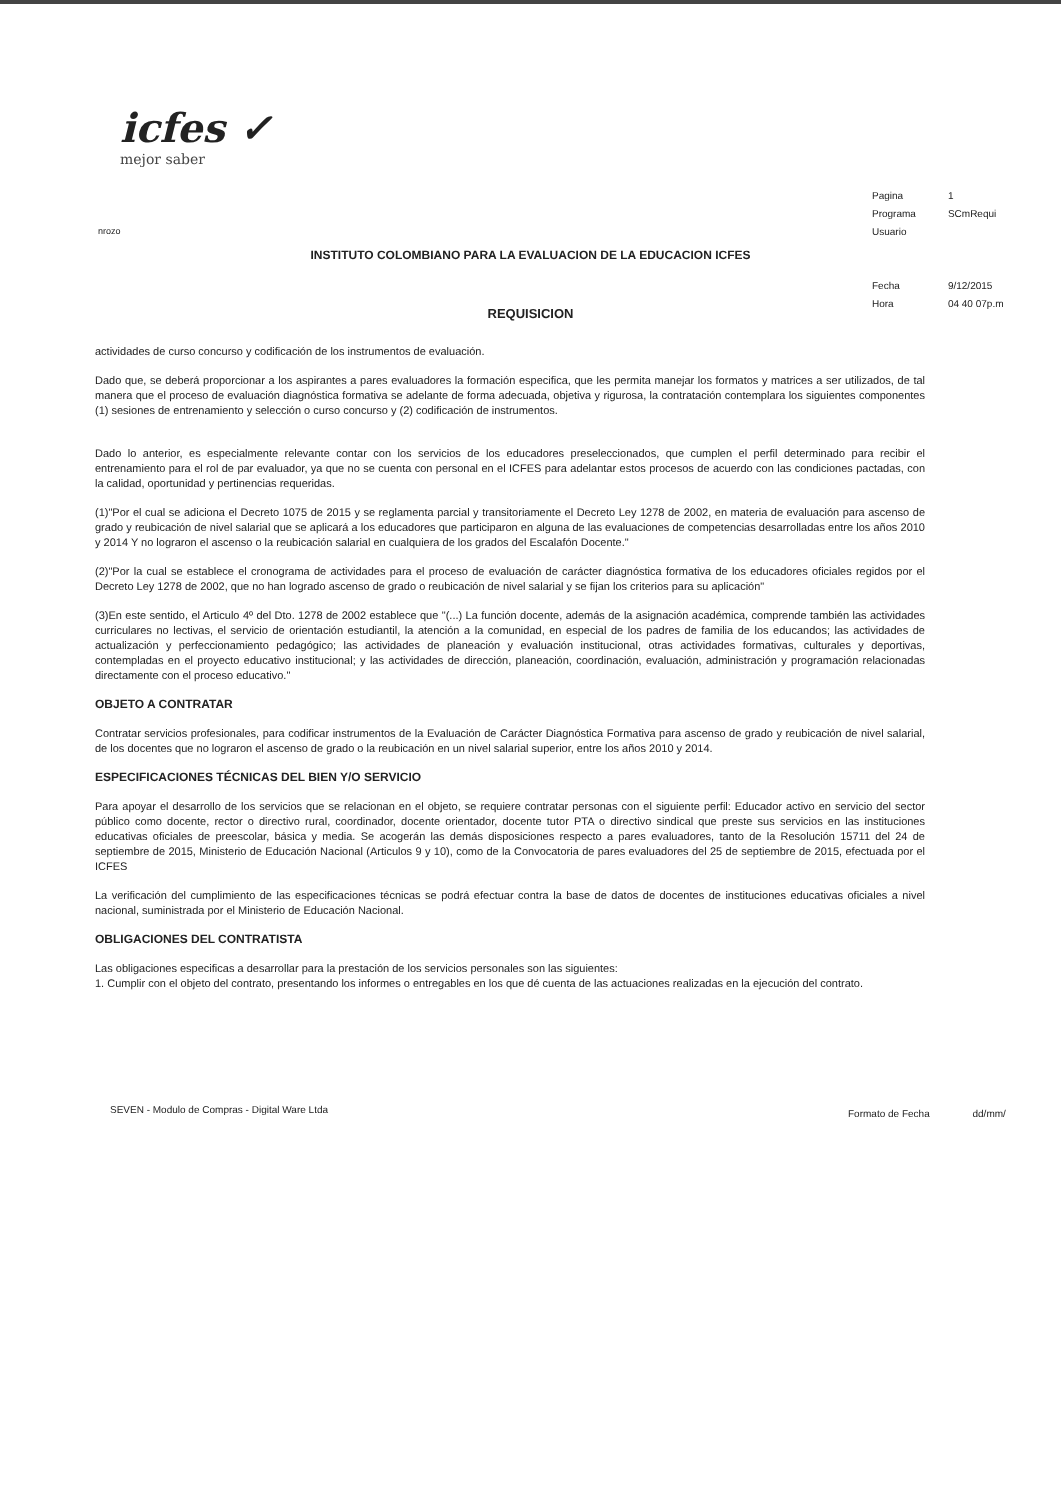icfes ✓
mejor saber
| Pagina | 1 |
| Programa | SCmRequi |
| Usuario | |
| Fecha | 9/12/2015 |
| Hora | 04 40 07p.m |
nrozo
INSTITUTO COLOMBIANO PARA LA EVALUACION DE LA EDUCACION ICFES
REQUISICION
actividades de curso concurso y codificación de los instrumentos de evaluación.
Dado que, se deberá proporcionar a los aspirantes a pares evaluadores la formación especifica, que les permita manejar los formatos y matrices a ser utilizados, de tal manera que el proceso de evaluación diagnóstica formativa se adelante de forma adecuada, objetiva y rigurosa, la contratación contemplara los siguientes componentes (1) sesiones de entrenamiento y selección o curso concurso y (2) codificación de instrumentos.
Dado lo anterior, es especialmente relevante contar con los servicios de los educadores preseleccionados, que cumplen el perfil determinado para recibir el entrenamiento para el rol de par evaluador, ya que no se cuenta con personal en el ICFES para adelantar estos procesos de acuerdo con las condiciones pactadas, con la calidad, oportunidad y pertinencias requeridas.
(1)"Por el cual se adiciona el Decreto 1075 de 2015 y se reglamenta parcial y transitoriamente el Decreto Ley 1278 de 2002, en materia de evaluación para ascenso de grado y reubicación de nivel salarial que se aplicará a los educadores que participaron en alguna de las evaluaciones de competencias desarrolladas entre los años 2010 y 2014 Y no lograron el ascenso o la reubicación salarial en cualquiera de los grados del Escalafón Docente."
(2)"Por la cual se establece el cronograma de actividades para el proceso de evaluación de carácter diagnóstica formativa de los educadores oficiales regidos por el Decreto Ley 1278 de 2002, que no han logrado ascenso de grado o reubicación de nivel salarial y se fijan los criterios para su aplicación"
(3)En este sentido, el Articulo 4º del Dto. 1278 de 2002 establece que "(...) La función docente, además de la asignación académica, comprende también las actividades curriculares no lectivas, el servicio de orientación estudiantil, la atención a la comunidad, en especial de los padres de familia de los educandos; las actividades de actualización y perfeccionamiento pedagógico; las actividades de planeación y evaluación institucional, otras actividades formativas, culturales y deportivas, contempladas en el proyecto educativo institucional; y las actividades de dirección, planeación, coordinación, evaluación, administración y programación relacionadas directamente con el proceso educativo."
OBJETO A CONTRATAR
Contratar servicios profesionales, para codificar instrumentos de la Evaluación de Carácter Diagnóstica Formativa para ascenso de grado y reubicación de nivel salarial, de los docentes que no lograron el ascenso de grado o la reubicación en un nivel salarial superior, entre los años 2010 y 2014.
ESPECIFICACIONES TÉCNICAS DEL BIEN Y/O SERVICIO
Para apoyar el desarrollo de los servicios que se relacionan en el objeto, se requiere contratar personas con el siguiente perfil: Educador activo en servicio del sector público como docente, rector o directivo rural, coordinador, docente orientador, docente tutor PTA o directivo sindical que preste sus servicios en las instituciones educativas oficiales de preescolar, básica y media. Se acogerán las demás disposiciones respecto a pares evaluadores, tanto de la Resolución 15711 del 24 de septiembre de 2015, Ministerio de Educación Nacional (Articulos 9 y 10), como de la Convocatoria de pares evaluadores del 25 de septiembre de 2015, efectuada por el ICFES
La verificación del cumplimiento de las especificaciones técnicas se podrá efectuar contra la base de datos de docentes de instituciones educativas oficiales a nivel nacional, suministrada por el Ministerio de Educación Nacional.
OBLIGACIONES DEL CONTRATISTA
Las obligaciones especificas a desarrollar para la prestación de los servicios personales son las siguientes:
1. Cumplir con el objeto del contrato, presentando los informes o entregables en los que dé cuenta de las actuaciones realizadas en la ejecución del contrato.
SEVEN - Modulo de Compras - Digital Ware Ltda
Formato de Fecha dd/mm/